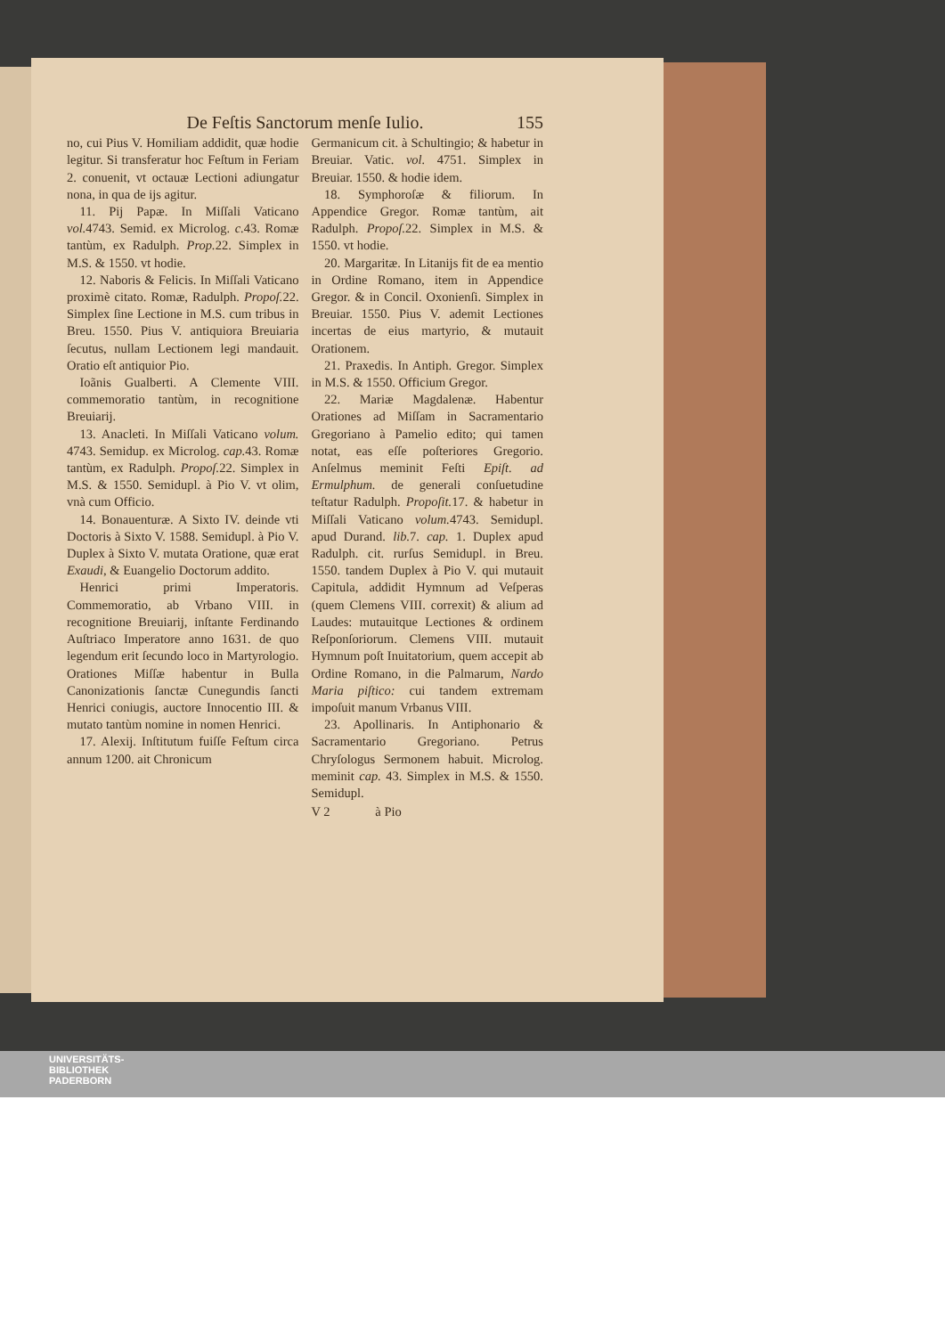De Feſtis Sanctorum menſe Iulio. 155
no, cui Pius V. Homiliam addidit, quæ hodie legitur. Si transferatur hoc Feſtum in Feriam 2. conuenit, vt octauæ Lectioni adiungatur nona, in qua de ijs agitur.
11. Pij Papæ. In Miſſali Vaticano vol. 4743. Semid. ex Microlog. c. 43. Romæ tantùm, ex Radulph. Prop. 22. Simplex in M.S. & 1550. vt hodie.
12. Naboris & Felicis. In Miſſali Vaticano proximè citato. Romæ, Radulph. Propoſ. 22. Simplex ſine Lectione in M.S. cum tribus in Breu. 1550. Pius V. antiquiora Breuiaria ſecutus, nullam Lectionem legi mandauit. Oratio eſt antiquior Pio.
Ioãnis Gualberti. A Clemente VIII. commemoratio tantùm, in recognitione Breuiarij.
13. Anacleti. In Miſſali Vaticano volum. 4743. Semidup. ex Microlog. cap. 43. Romæ tantùm, ex Radulph. Propoſ. 22. Simplex in M.S. & 1550. Semidupl. à Pio V. vt olim, vnà cum Officio.
14. Bonauenturæ. A Sixto IV. deinde vti Doctoris à Sixto V. 1588. Semidupl. à Pio V. Duplex à Sixto V. mutata Oratione, quæ erat Exaudi, & Euangelio Doctorum addito.
Henrici primi Imperatoris. Commemoratio, ab Vrbano VIII. in recognitione Breuiarij, inſtante Ferdinando Auſtriaco Imperatore anno 1631. de quo legendum erit ſecundo loco in Martyrologio. Orationes Miſſæ habentur in Bulla Canonizationis ſanctæ Cunegundis ſancti Henrici coniugis, auctore Innocentio III. & mutato tantùm nomine in nomen Henrici.
17. Alexij. Inſtitutum fuiſſe Feſtum circa annum 1200. ait Chronicum
Germanicum cit. à Schultingio; & habetur in Breuiar. Vatic. vol. 4751. Simplex in Breuiar. 1550. & hodie idem.
18. Symphoroſæ & filiorum. In Appendice Gregor. Romæ tantùm, ait Radulph. Propoſ. 22. Simplex in M.S. & 1550. vt hodie.
20. Margaritæ. In Litanijs fit de ea mentio in Ordine Romano, item in Appendice Gregor. & in Concil. Oxonienſi. Simplex in Breuiar. 1550. Pius V. ademit Lectiones incertas de eius martyrio, & mutauit Orationem.
21. Praxedis. In Antiph. Gregor. Simplex in M.S. & 1550. Officium Gregor.
22. Mariæ Magdalenæ. Habentur Orationes ad Miſſam in Sacramentario Gregoriano à Pamelio edito; qui tamen notat, eas eſſe poſteriores Gregorio. Anſelmus meminit Feſti Epiſt. ad Ermulphum. de generali conſuetudine teſtatur Radulph. Propoſit. 17. & habetur in Miſſali Vaticano volum. 4743. Semidupl. apud Durand. lib. 7. cap. 1. Duplex apud Radulph. cit. rurſus Semidupl. in Breu. 1550. tandem Duplex à Pio V. qui mutauit Capitula, addidit Hymnum ad Veſperas (quem Clemens VIII. correxit) & alium ad Laudes: mutauitque Lectiones & ordinem Reſponſoriorum. Clemens VIII. mutauit Hymnum poſt Inuitatorium, quem accepit ab Ordine Romano, in die Palmarum, Nardo Maria piſtico: cui tandem extremam impoſuit manum Vrbanus VIII.
23. Apollinaris. In Antiphonario & Sacramentario Gregoriano. Petrus Chryſologus Sermonem habuit. Microlog. meminit cap. 43. Simplex in M.S. & 1550. Semidupl.
V 2 à Pio
UNIVERSITÄTS-
BIBLIOTHEK
PADERBORN